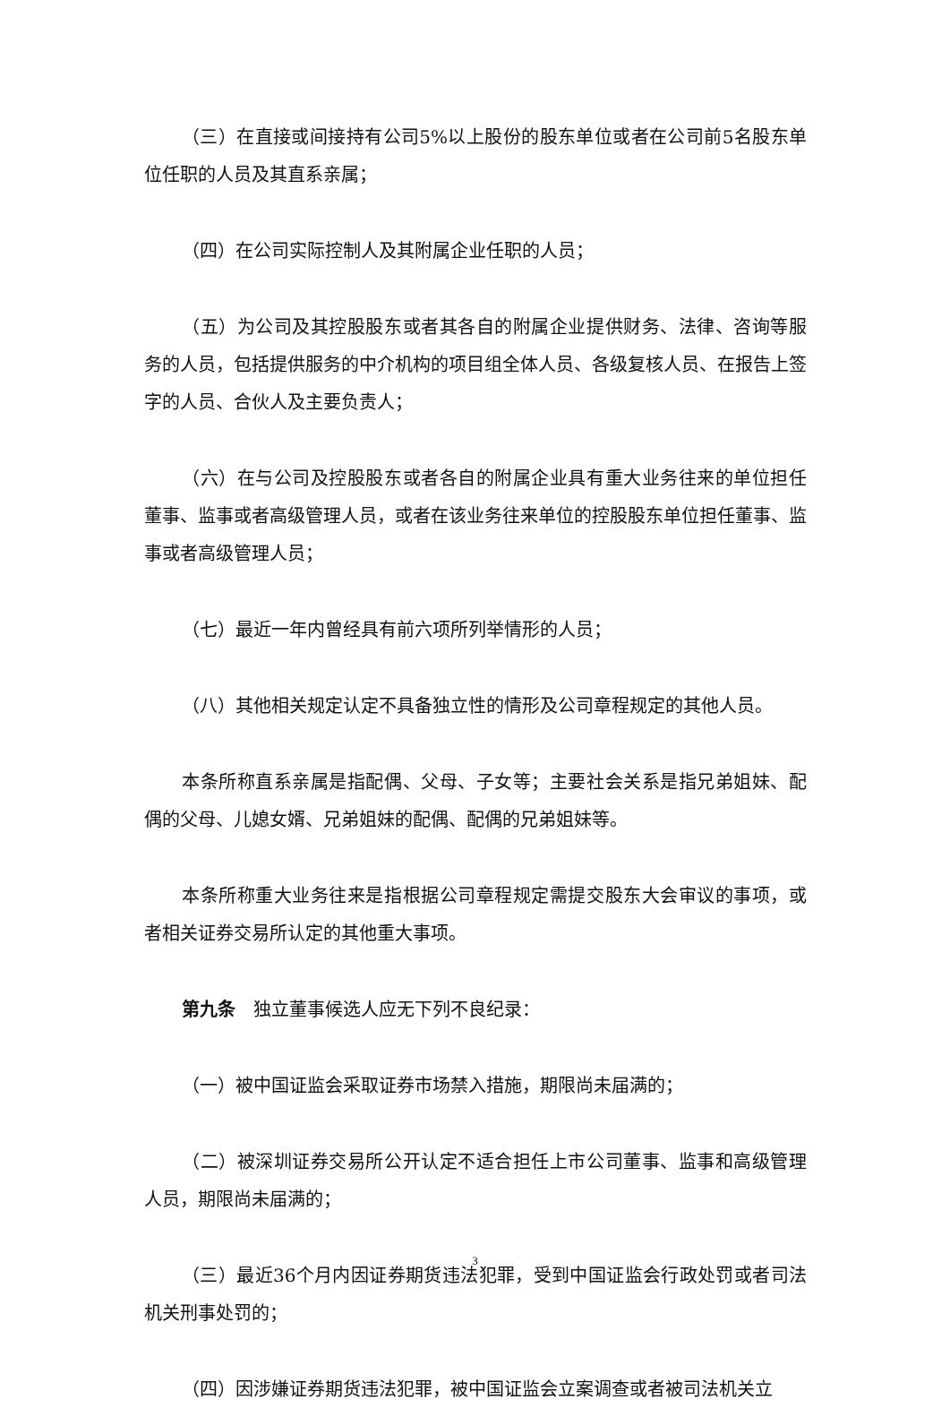（三）在直接或间接持有公司5%以上股份的股东单位或者在公司前5名股东单位任职的人员及其直系亲属；
（四）在公司实际控制人及其附属企业任职的人员；
（五）为公司及其控股股东或者其各自的附属企业提供财务、法律、咨询等服务的人员，包括提供服务的中介机构的项目组全体人员、各级复核人员、在报告上签字的人员、合伙人及主要负责人；
（六）在与公司及控股股东或者各自的附属企业具有重大业务往来的单位担任董事、监事或者高级管理人员，或者在该业务往来单位的控股股东单位担任董事、监事或者高级管理人员；
（七）最近一年内曾经具有前六项所列举情形的人员；
（八）其他相关规定认定不具备独立性的情形及公司章程规定的其他人员。
本条所称直系亲属是指配偶、父母、子女等；主要社会关系是指兄弟姐妹、配偶的父母、儿媳女婿、兄弟姐妹的配偶、配偶的兄弟姐妹等。
本条所称重大业务往来是指根据公司章程规定需提交股东大会审议的事项，或者相关证券交易所认定的其他重大事项。
第九条　独立董事候选人应无下列不良纪录：
（一）被中国证监会采取证券市场禁入措施，期限尚未届满的；
（二）被深圳证券交易所公开认定不适合担任上市公司董事、监事和高级管理人员，期限尚未届满的；
（三）最近36个月内因证券期货违法犯罪，受到中国证监会行政处罚或者司法机关刑事处罚的；
（四）因涉嫌证券期货违法犯罪，被中国证监会立案调查或者被司法机关立
3